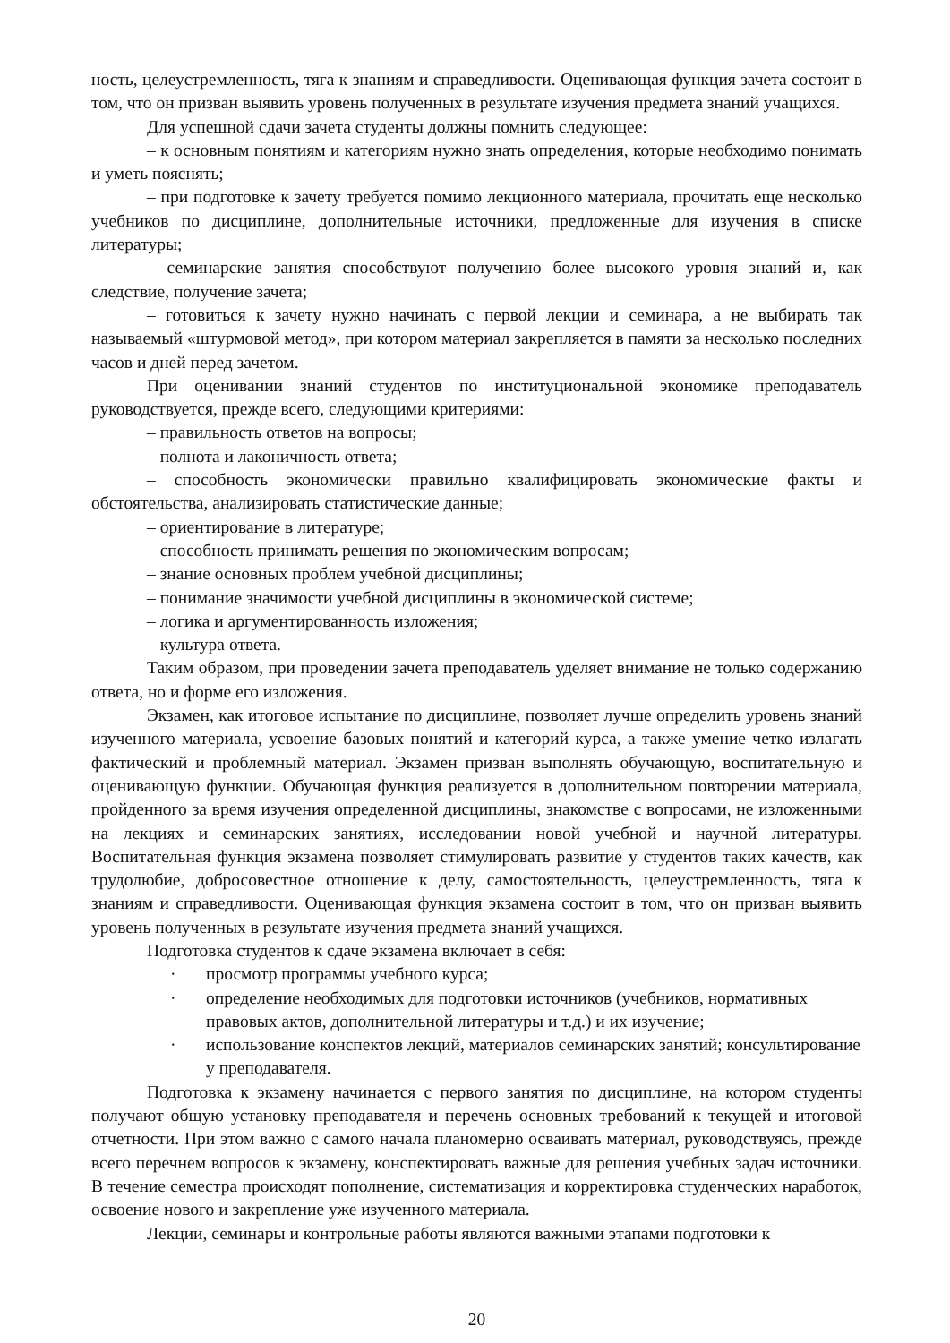ность, целеустремленность, тяга к знаниям и справедливости. Оценивающая функция зачета состоит в том, что он призван выявить уровень полученных в результате изучения предмета знаний учащихся.
Для успешной сдачи зачета студенты должны помнить следующее:
– к основным понятиям и категориям нужно знать определения, которые необходимо понимать и уметь пояснять;
– при подготовке к зачету требуется помимо лекционного материала, прочитать еще несколько учебников по дисциплине, дополнительные источники, предложенные для изучения в списке литературы;
– семинарские занятия способствуют получению более высокого уровня знаний и, как следствие, получение зачета;
– готовиться к зачету нужно начинать с первой лекции и семинара, а не выбирать так называемый «штурмовой метод», при котором материал закрепляется в памяти за несколько последних часов и дней перед зачетом.
При оценивании знаний студентов по институциональной экономике преподаватель руководствуется, прежде всего, следующими критериями:
– правильность ответов на вопросы;
– полнота и лаконичность ответа;
– способность экономически правильно квалифицировать экономические факты и обстоятельства, анализировать статистические данные;
– ориентирование в литературе;
– способность принимать решения по экономическим вопросам;
– знание основных проблем учебной дисциплины;
– понимание значимости учебной дисциплины в экономической системе;
– логика и аргументированность изложения;
– культура ответа.
Таким образом, при проведении зачета преподаватель уделяет внимание не только содержанию ответа, но и форме его изложения.
Экзамен, как итоговое испытание по дисциплине, позволяет лучше определить уровень знаний изученного материала, усвоение базовых понятий и категорий курса, а также умение четко излагать фактический и проблемный материал. Экзамен призван выполнять обучающую, воспитательную и оценивающую функции. Обучающая функция реализуется в дополнительном повторении материала, пройденного за время изучения определенной дисциплины, знакомстве с вопросами, не изложенными на лекциях и семинарских занятиях, исследовании новой учебной и научной литературы. Воспитательная функция экзамена позволяет стимулировать развитие у студентов таких качеств, как трудолюбие, добросовестное отношение к делу, самостоятельность, целеустремленность, тяга к знаниям и справедливости. Оценивающая функция экзамена состоит в том, что он призван выявить уровень полученных в результате изучения предмета знаний учащихся.
Подготовка студентов к сдаче экзамена включает в себя:
· просмотр программы учебного курса;
· определение необходимых для подготовки источников (учебников, нормативных правовых актов, дополнительной литературы и т.д.) и их изучение;
· использование конспектов лекций, материалов семинарских занятий; консультирование у преподавателя.
Подготовка к экзамену начинается с первого занятия по дисциплине, на котором студенты получают общую установку преподавателя и перечень основных требований к текущей и итоговой отчетности. При этом важно с самого начала планомерно осваивать материал, руководствуясь, прежде всего перечнем вопросов к экзамену, конспектировать важные для решения учебных задач источники. В течение семестра происходят пополнение, систематизация и корректировка студенческих наработок, освоение нового и закрепление уже изученного материала.
Лекции, семинары и контрольные работы являются важными этапами подготовки к
20